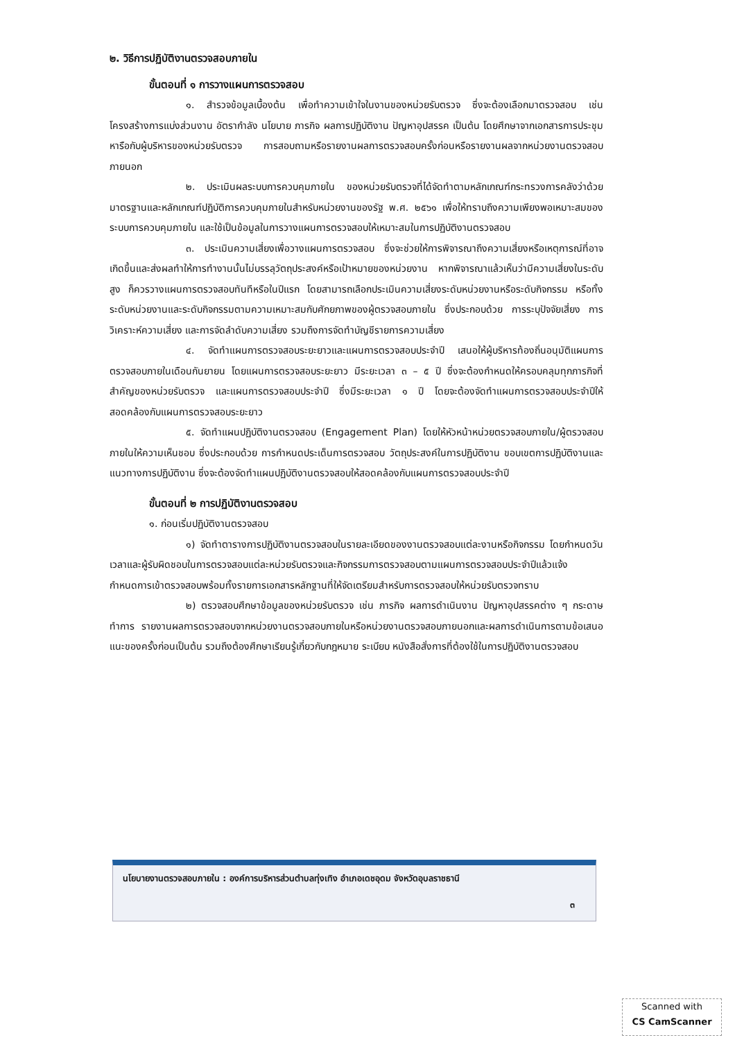๒. วิธีการปฏิบัติงานตรวจสอบภายใน
ขั้นตอนที่ ๑ การวางแผนการตรวจสอบ
๑. สำรวจข้อมูลเบื้องต้น เพื่อทำความเข้าใจในงานของหน่วยรับตรวจ ซึ่งจะต้องเลือกมาตรวจสอบ เช่น โครงสร้างการแบ่งส่วนงาน อัตรากำลัง นโยบาย ภารกิจ ผลการปฏิบัติงาน ปัญหาอุปสรรค เป็นต้น โดยศึกษาจากเอกสารการประชุม หารือกับผู้บริหารของหน่วยรับตรวจ การสอบถามหรือรายงานผลการตรวจสอบครั้งก่อนหรือรายงานผลจากหน่วยงานตรวจสอบภายนอก
๒. ประเมินผลระบบการควบคุมภายใน ของหน่วยรับตรวจที่ได้จัดทำตามหลักเกณฑ์กระทรวงการคลังว่าด้วยมาตรฐานและหลักเกณฑ์ปฏิบัติการควบคุมภายในสำหรับหน่วยงานของรัฐ พ.ศ. ๒๕๖๑ เพื่อให้ทราบถึงความเพียงพอเหมาะสมของระบบการควบคุมภายใน และใช้เป็นข้อมูลในการวางแผนการตรวจสอบให้เหมาะสมในการปฏิบัติงานตรวจสอบ
๓. ประเมินความเสี่ยงเพื่อวางแผนการตรวจสอบ ซึ่งจะช่วยให้การพิจารณาถึงความเสี่ยงหรือเหตุการณ์ที่อาจเกิดขึ้นและส่งผลทำให้การทำงานนั้นไม่บรรลุวัตถุประสงค์หรือเป้าหมายของหน่วยงาน หากพิจารณาแล้วเห็นว่ามีความเสี่ยงในระดับสูง ก็ควรวางแผนการตรวจสอบทันทีหรือในปีแรก โดยสามารถเลือกประเมินความเสี่ยงระดับหน่วยงานหรือระดับกิจกรรม หรือทั้งระดับหน่วยงานและระดับกิจกรรมตามความเหมาะสมกับศักยภาพของผู้ตรวจสอบภายใน ซึ่งประกอบด้วย การระบุปัจจัยเสี่ยง การวิเคราะห์ความเสี่ยง และการจัดลำดับความเสี่ยง รวมถึงการจัดทำบัญชีรายการความเสี่ยง
๔. จัดทำแผนการตรวจสอบระยะยาวและแผนการตรวจสอบประจำปี เสนอให้ผู้บริหารท้องถิ่นอนุมัติแผนการตรวจสอบภายในเดือนกันยายน โดยแผนการตรวจสอบระยะยาว มีระยะเวลา ๓ – ๕ ปี ซึ่งจะต้องกำหนดให้ครอบคลุมทุกภารกิจที่สำคัญของหน่วยรับตรวจ และแผนการตรวจสอบประจำปี ซึ่งมีระยะเวลา ๑ ปี โดยจะต้องจัดทำแผนการตรวจสอบประจำปีให้สอดคล้องกับแผนการตรวจสอบระยะยาว
๕. จัดทำแผนปฏิบัติงานตรวจสอบ (Engagement Plan) โดยให้หัวหน้าหน่วยตรวจสอบภายใน/ผู้ตรวจสอบภายในให้ความเห็นชอบ ซึ่งประกอบด้วย การกำหนดประเด็นการตรวจสอบ วัตถุประสงค์ในการปฏิบัติงาน ขอบเขตการปฏิบัติงานและแนวทางการปฏิบัติงาน ซึ่งจะต้องจัดทำแผนปฏิบัติงานตรวจสอบให้สอดคล้องกับแผนการตรวจสอบประจำปี
ขั้นตอนที่ ๒ การปฏิบัติงานตรวจสอบ
๑. ก่อนเริ่มปฏิบัติงานตรวจสอบ
๑) จัดทำตารางการปฏิบัติงานตรวจสอบในรายละเอียดของงานตรวจสอบแต่ละงานหรือกิจกรรม โดยกำหนดวันเวลาและผู้รับผิดชอบในการตรวจสอบแต่ละหน่วยรับตรวจและกิจกรรมการตรวจสอบตามแผนการตรวจสอบประจำปีแล้วแจ้งกำหนดการเข้าตรวจสอบพร้อมทั้งรายการเอกสารหลักฐานที่ให้จัดเตรียมสำหรับการตรวจสอบให้หน่วยรับตรวจทราบ
๒) ตรวจสอบศึกษาข้อมูลของหน่วยรับตรวจ เช่น ภารกิจ ผลการดำเนินงาน ปัญหาอุปสรรคต่าง ๆ กระดาษทำการ รายงานผลการตรวจสอบจากหน่วยงานตรวจสอบภายในหรือหน่วยงานตรวจสอบภายนอกและผลการดำเนินการตามข้อเสนอแนะของครั้งก่อนเป็นต้น รวมถึงต้องศึกษาเรียนรู้เกี่ยวกับกฎหมาย ระเบียบ หนังสือสั่งการที่ต้องใช้ในการปฏิบัติงานตรวจสอบ
นโยบายงานตรวจสอบภายใน : องค์การบริหารส่วนตำบลทุ่งเทิง อำเภอเดชอุดม จังหวัดอุบลราชธานี
๓
Scanned with
CS CamScanner